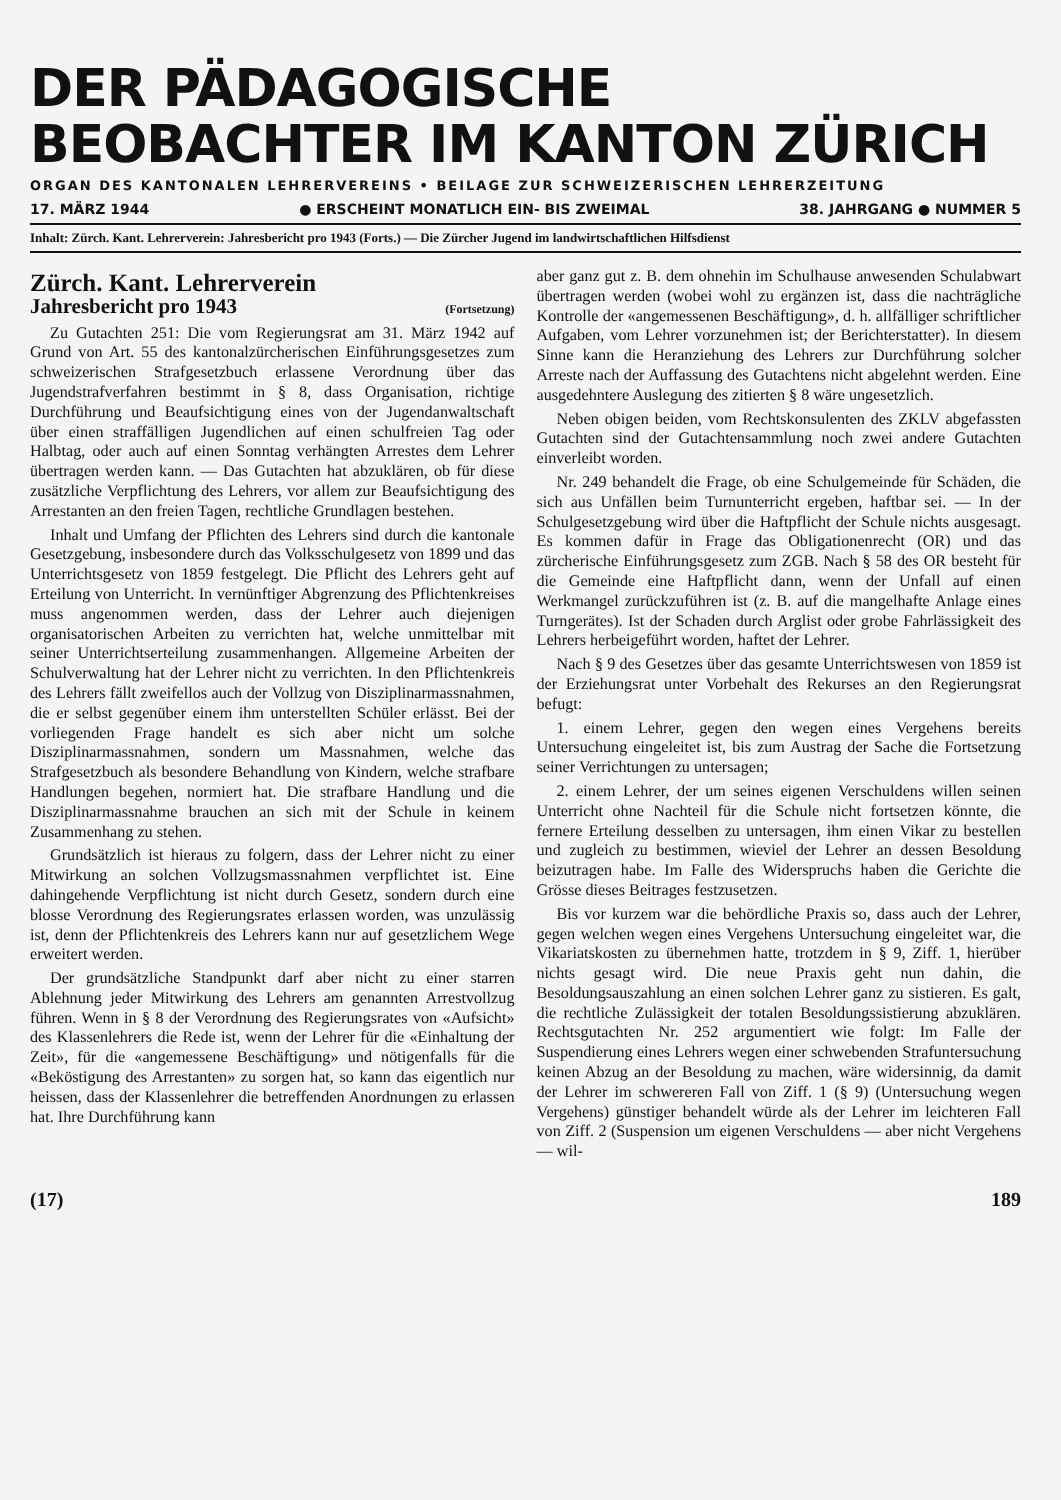DER PÄDAGOGISCHE
BEOBACHTER IM KANTON ZÜRICH
ORGAN DES KANTONALEN LEHRERVEREINS • BEILAGE ZUR SCHWEIZERISCHEN LEHRERZEITUNG
17. MÄRZ 1944 ● ERSCHEINT MONATLICH EIN- BIS ZWEIMAL 38. JAHRGANG ● NUMMER 5
Inhalt: Zürch. Kant. Lehrerverein: Jahresbericht pro 1943 (Forts.) — Die Zürcher Jugend im landwirtschaftlichen Hilfsdienst
Zürch. Kant. Lehrerverein
Jahresbericht pro 1943 (Fortsetzung)
Zu Gutachten 251: Die vom Regierungsrat am 31. März 1942 auf Grund von Art. 55 des kantonalzürcherischen Einführungsgesetzes zum schweizerischen Strafgesetzbuch erlassene Verordnung über das Jugendstrafverfahren bestimmt in § 8, dass Organisation, richtige Durchführung und Beaufsichtigung eines von der Jugendanwaltschaft über einen straffälligen Jugendlichen auf einen schulfreien Tag oder Halbtag, oder auch auf einen Sonntag verhängten Arrestes dem Lehrer übertragen werden kann. — Das Gutachten hat abzuklären, ob für diese zusätzliche Verpflichtung des Lehrers, vor allem zur Beaufsichtigung des Arrestanten an den freien Tagen, rechtliche Grundlagen bestehen.
Inhalt und Umfang der Pflichten des Lehrers sind durch die kantonale Gesetzgebung, insbesondere durch das Volksschulgesetz von 1899 und das Unterrichtsgesetz von 1859 festgelegt. Die Pflicht des Lehrers geht auf Erteilung von Unterricht. In vernünftiger Abgrenzung des Pflichtenkreises muss angenommen werden, dass der Lehrer auch diejenigen organisatorischen Arbeiten zu verrichten hat, welche unmittelbar mit seiner Unterrichtserteilung zusammenhangen. Allgemeine Arbeiten der Schulverwaltung hat der Lehrer nicht zu verrichten. In den Pflichtenkreis des Lehrers fällt zweifellos auch der Vollzug von Disziplinarmassnahmen, die er selbst gegenüber einem ihm unterstellten Schüler erlässt. Bei der vorliegenden Frage handelt es sich aber nicht um solche Disziplinarmassnahmen, sondern um Massnahmen, welche das Strafgesetzbuch als besondere Behandlung von Kindern, welche strafbare Handlungen begehen, normiert hat. Die strafbare Handlung und die Disziplinarmassnahme brauchen an sich mit der Schule in keinem Zusammenhang zu stehen.
Grundsätzlich ist hieraus zu folgern, dass der Lehrer nicht zu einer Mitwirkung an solchen Vollzugsmassnahmen verpflichtet ist. Eine dahingehende Verpflichtung ist nicht durch Gesetz, sondern durch eine blosse Verordnung des Regierungsrates erlassen worden, was unzulässig ist, denn der Pflichtenkreis des Lehrers kann nur auf gesetzlichem Wege erweitert werden.
Der grundsätzliche Standpunkt darf aber nicht zu einer starren Ablehnung jeder Mitwirkung des Lehrers am genannten Arrestvollzug führen. Wenn in § 8 der Verordnung des Regierungsrates von «Aufsicht» des Klassenlehrers die Rede ist, wenn der Lehrer für die «Einhaltung der Zeit», für die «angemessene Beschäftigung» und nötigenfalls für die «Beköstigung des Arrestanten» zu sorgen hat, so kann das eigentlich nur heissen, dass der Klassenlehrer die betreffenden Anordnungen zu erlassen hat. Ihre Durchführung kann
aber ganz gut z. B. dem ohnehin im Schulhause anwesenden Schulabwart übertragen werden (wobei wohl zu ergänzen ist, dass die nachträgliche Kontrolle der «angemessenen Beschäftigung», d. h. allfälliger schriftlicher Aufgaben, vom Lehrer vorzunehmen ist; der Berichterstatter). In diesem Sinne kann die Heranziehung des Lehrers zur Durchführung solcher Arreste nach der Auffassung des Gutachtens nicht abgelehnt werden. Eine ausgedehntere Auslegung des zitierten § 8 wäre ungesetzlich.
Neben obigen beiden, vom Rechtskonsulenten des ZKLV abgefassten Gutachten sind der Gutachtensammlung noch zwei andere Gutachten einverleibt worden.
Nr. 249 behandelt die Frage, ob eine Schulgemeinde für Schäden, die sich aus Unfällen beim Turnunterricht ergeben, haftbar sei. — In der Schulgesetzgebung wird über die Haftpflicht der Schule nichts ausgesagt. Es kommen dafür in Frage das Obligationenrecht (OR) und das zürcherische Einführungsgesetz zum ZGB. Nach § 58 des OR besteht für die Gemeinde eine Haftpflicht dann, wenn der Unfall auf einen Werkmangel zurückzuführen ist (z. B. auf die mangelhafte Anlage eines Turngerätes). Ist der Schaden durch Arglist oder grobe Fahrlässigkeit des Lehrers herbeigeführt worden, haftet der Lehrer.
Nach § 9 des Gesetzes über das gesamte Unterrichtswesen von 1859 ist der Erziehungsrat unter Vorbehalt des Rekurses an den Regierungsrat befugt:
1. einem Lehrer, gegen den wegen eines Vergehens bereits Untersuchung eingeleitet ist, bis zum Austrag der Sache die Fortsetzung seiner Verrichtungen zu untersagen;
2. einem Lehrer, der um seines eigenen Verschuldens willen seinen Unterricht ohne Nachteil für die Schule nicht fortsetzen könnte, die fernere Erteilung desselben zu untersagen, ihm einen Vikar zu bestellen und zugleich zu bestimmen, wieviel der Lehrer an dessen Besoldung beizutragen habe. Im Falle des Widerspruchs haben die Gerichte die Grösse dieses Beitrages festzusetzen.
Bis vor kurzem war die behördliche Praxis so, dass auch der Lehrer, gegen welchen wegen eines Vergehens Untersuchung eingeleitet war, die Vikariatskosten zu übernehmen hatte, trotzdem in § 9, Ziff. 1, hierüber nichts gesagt wird. Die neue Praxis geht nun dahin, die Besoldungsauszahlung an einen solchen Lehrer ganz zu sistieren. Es galt, die rechtliche Zulässigkeit der totalen Besoldungssistierung abzuklären. Rechtsgutachten Nr. 252 argumentiert wie folgt: Im Falle der Suspendierung eines Lehrers wegen einer schwebenden Strafuntersuchung keinen Abzug an der Besoldung zu machen, wäre widersinnig, da damit der Lehrer im schwereren Fall von Ziff. 1 (§ 9) (Untersuchung wegen Vergehens) günstiger behandelt würde als der Lehrer im leichteren Fall von Ziff. 2 (Suspension um eigenen Verschuldens — aber nicht Vergehens — wil-
(17) 189